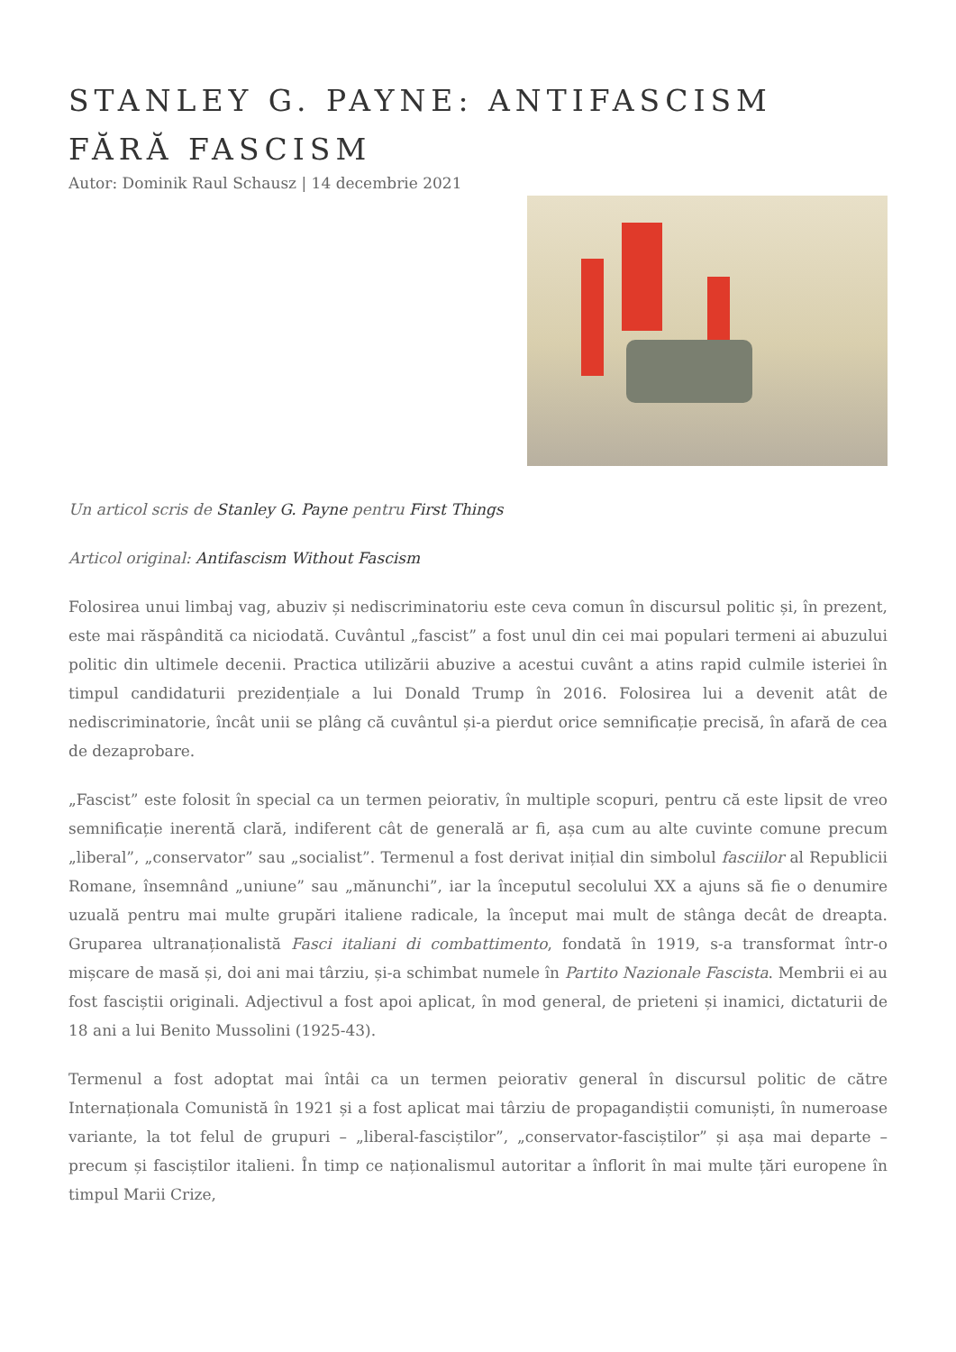STANLEY G. PAYNE: ANTIFASCISM FĂRĂ FASCISM
Autor: Dominik Raul Schausz | 14 decembrie 2021
Un articol scris de Stanley G. Payne pentru First Things
Articol original: Antifascism Without Fascism
Folosirea unui limbaj vag, abuziv și nediscriminatoriu este ceva comun în discursul politic și, în prezent, este mai răspândită ca niciodată. Cuvântul „fascist” a fost unul din cei mai populari termeni ai abuzului politic din ultimele decenii. Practica utilizării abuzive a acestui cuvânt a atins rapid culmile isteriei în timpul candidaturii prezidențiale a lui Donald Trump în 2016. Folosirea lui a devenit atât de nediscriminatorie, încât unii se plâng că cuvântul și-a pierdut orice semnificație precisă, în afară de cea de dezaprobare.
„Fascist” este folosit în special ca un termen peiorativ, în multiple scopuri, pentru că este lipsit de vreo semnificație inerentă clară, indiferent cât de generală ar fi, așa cum au alte cuvinte comune precum „liberal”, „conservator” sau „socialist”. Termenul a fost derivat inițial din simbolul fasciilor al Republicii Romane, însemnând „uniune” sau „mănunchi”, iar la începutul secolului XX a ajuns să fie o denumire uzuală pentru mai multe grupări italiene radicale, la început mai mult de stânga decât de dreapta. Gruparea ultranaționalistă Fasci italiani di combattimento, fondată în 1919, s-a transformat într-o mișcare de masă și, doi ani mai târziu, și-a schimbat numele în Partito Nazionale Fascista. Membrii ei au fost fasciștii originali. Adjectivul a fost apoi aplicat, în mod general, de prieteni și inamici, dictaturii de 18 ani a lui Benito Mussolini (1925-43).
Termenul a fost adoptat mai întâi ca un termen peiorativ general în discursul politic de către Internaționala Comunistă în 1921 și a fost aplicat mai târziu de propagandiștii comuniști, în numeroase variante, la tot felul de grupuri – „liberal-fasciștilor”, „conservator-fasciștilor” și așa mai departe – precum și fasciștilor italieni. În timp ce naționalismul autoritar a înflorit în mai multe țări europene în timpul Marii Crize,